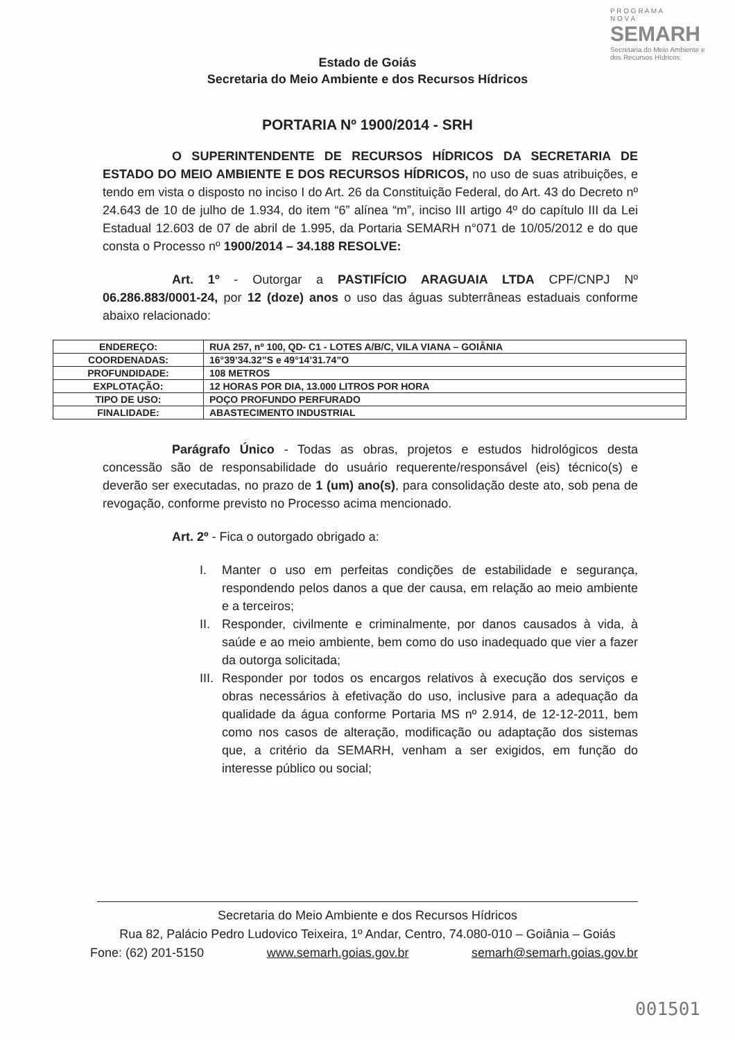P R O G R A M A
N O V A
SEMARH
Secretaria do Meio Ambiente e dos Recursos Hídricos
Estado de Goiás
Secretaria do Meio Ambiente e dos Recursos Hídricos
PORTARIA Nº 1900/2014 - SRH
O SUPERINTENDENTE DE RECURSOS HÍDRICOS DA SECRETARIA DE ESTADO DO MEIO AMBIENTE E DOS RECURSOS HÍDRICOS, no uso de suas atribuições, e tendo em vista o disposto no inciso I do Art. 26 da Constituição Federal, do Art. 43 do Decreto nº 24.643 de 10 de julho de 1.934, do item “6” alínea “m”, inciso III artigo 4º do capítulo III da Lei Estadual 12.603 de 07 de abril de 1.995, da Portaria SEMARH n°071 de 10/05/2012 e do que consta o Processo nº 1900/2014 – 34.188 RESOLVE:
Art. 1º - Outorgar a PASTIFÍCIO ARAGUAIA LTDA CPF/CNPJ Nº 06.286.883/0001-24, por 12 (doze) anos o uso das águas subterrâneas estaduais conforme abaixo relacionado:
| ENDEREÇO: | RUA 257, nº 100, QD- C1 - LOTES A/B/C, VILA VIANA – GOIÂNIA |
| COORDENADAS: | 16°39’34.32”S e 49°14’31.74”O |
| PROFUNDIDADE: | 108 METROS |
| EXPLOTAÇÃO: | 12 HORAS POR DIA, 13.000 LITROS POR HORA |
| TIPO DE USO: | POÇO PROFUNDO PERFURADO |
| FINALIDADE: | ABASTECIMENTO INDUSTRIAL |
Parágrafo Único - Todas as obras, projetos e estudos hidrológicos desta concessão são de responsabilidade do usuário requerente/responsável (eis) técnico(s) e deverão ser executadas, no prazo de 1 (um) ano(s), para consolidação deste ato, sob pena de revogação, conforme previsto no Processo acima mencionado.
Art. 2º - Fica o outorgado obrigado a:
I. Manter o uso em perfeitas condições de estabilidade e segurança, respondendo pelos danos a que der causa, em relação ao meio ambiente e a terceiros;
II.
Responder, civilmente e criminalmente, por danos causados à vida, à saúde e ao meio ambiente, bem como do uso inadequado que vier a fazer da outorga solicitada;
III.
Responder por todos os encargos relativos à execução dos serviços e obras necessários à efetivação do uso, inclusive para a adequação da qualidade da água conforme Portaria MS nº 2.914, de 12-12-2011, bem como nos casos de alteração, modificação ou adaptação dos sistemas que, a critério da SEMARH, venham a ser exigidos, em função do interesse público ou social;
Secretaria do Meio Ambiente e dos Recursos Hídricos
Rua 82, Palácio Pedro Ludovico Teixeira, 1º Andar, Centro, 74.080-010 – Goiânia – Goiás
Fone: (62) 201-5150 www.semarh.goias.gov.br semarh@semarh.goias.gov.br
001501